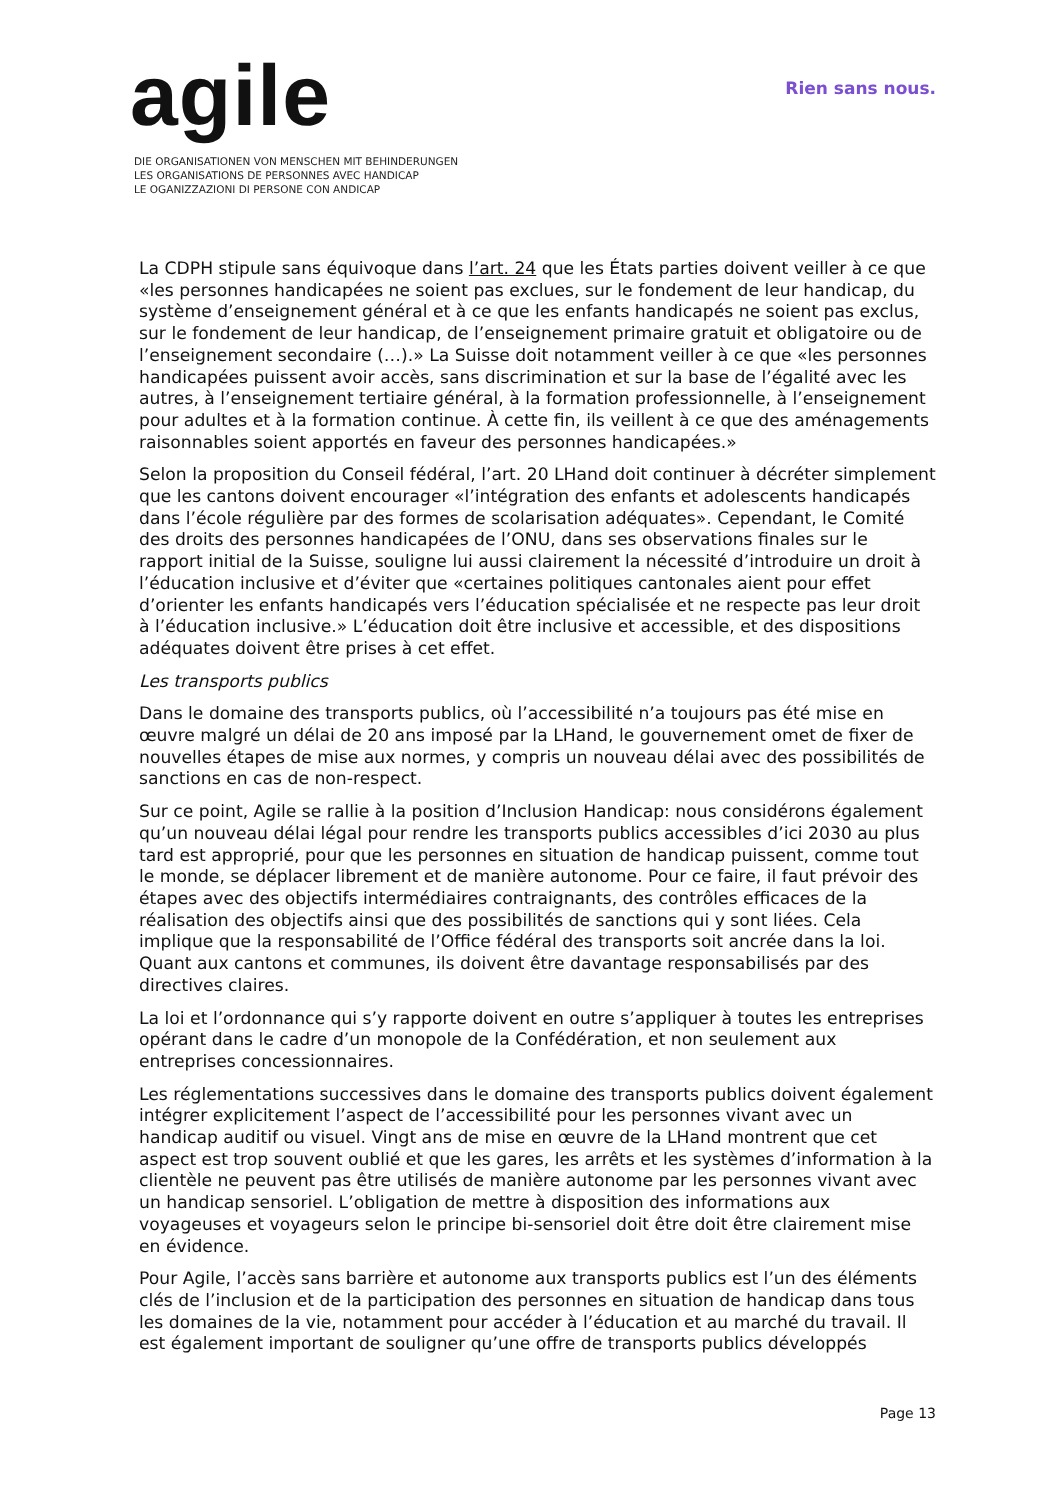agile
DIE ORGANISATIONEN VON MENSCHEN MIT BEHINDERUNGEN
LES ORGANISATIONS DE PERSONNES AVEC HANDICAP
LE OGANIZZAZIONI DI PERSONE CON ANDICAP
Rien sans nous.
La CDPH stipule sans équivoque dans l’art. 24 que les États parties doivent veiller à ce que «les personnes handicapées ne soient pas exclues, sur le fondement de leur handicap, du système d’enseignement général et à ce que les enfants handicapés ne soient pas exclus, sur le fondement de leur handicap, de l’enseignement primaire gratuit et obligatoire ou de l’enseignement secondaire (…).» La Suisse doit notamment veiller à ce que «les personnes handicapées puissent avoir accès, sans discrimination et sur la base de l’égalité avec les autres, à l’enseignement tertiaire général, à la formation professionnelle, à l’enseignement pour adultes et à la formation continue. À cette fin, ils veillent à ce que des aménagements raisonnables soient apportés en faveur des personnes handicapées.»
Selon la proposition du Conseil fédéral, l’art. 20 LHand doit continuer à décréter simplement que les cantons doivent encourager «l’intégration des enfants et adolescents handicapés dans l’école régulière par des formes de scolarisation adéquates». Cependant, le Comité des droits des personnes handicapées de l’ONU, dans ses observations finales sur le rapport initial de la Suisse, souligne lui aussi clairement la nécessité d’introduire un droit à l’éducation inclusive et d’éviter que «certaines politiques cantonales aient pour effet d’orienter les enfants handicapés vers l’éducation spécialisée et ne respecte pas leur droit à l’éducation inclusive.» L’éducation doit être inclusive et accessible, et des dispositions adéquates doivent être prises à cet effet.
Les transports publics
Dans le domaine des transports publics, où l’accessibilité n’a toujours pas été mise en œuvre malgré un délai de 20 ans imposé par la LHand, le gouvernement omet de fixer de nouvelles étapes de mise aux normes, y compris un nouveau délai avec des possibilités de sanctions en cas de non-respect.
Sur ce point, Agile se rallie à la position d’Inclusion Handicap: nous considérons également qu’un nouveau délai légal pour rendre les transports publics accessibles d’ici 2030 au plus tard est approprié, pour que les personnes en situation de handicap puissent, comme tout le monde, se déplacer librement et de manière autonome. Pour ce faire, il faut prévoir des étapes avec des objectifs intermédiaires contraignants, des contrôles efficaces de la réalisation des objectifs ainsi que des possibilités de sanctions qui y sont liées. Cela implique que la responsabilité de l’Office fédéral des transports soit ancrée dans la loi. Quant aux cantons et communes, ils doivent être davantage responsabilisés par des directives claires.
La loi et l’ordonnance qui s’y rapporte doivent en outre s’appliquer à toutes les entreprises opérant dans le cadre d’un monopole de la Confédération, et non seulement aux entreprises concessionnaires.
Les réglementations successives dans le domaine des transports publics doivent également intégrer explicitement l’aspect de l’accessibilité pour les personnes vivant avec un handicap auditif ou visuel. Vingt ans de mise en œuvre de la LHand montrent que cet aspect est trop souvent oublié et que les gares, les arrêts et les systèmes d’information à la clientèle ne peuvent pas être utilisés de manière autonome par les personnes vivant avec un handicap sensoriel. L’obligation de mettre à disposition des informations aux voyageuses et voyageurs selon le principe bi-sensoriel doit être doit être clairement mise en évidence.
Pour Agile, l’accès sans barrière et autonome aux transports publics est l’un des éléments clés de l’inclusion et de la participation des personnes en situation de handicap dans tous les domaines de la vie, notamment pour accéder à l’éducation et au marché du travail. Il est également important de souligner qu’une offre de transports publics développés
Page 13